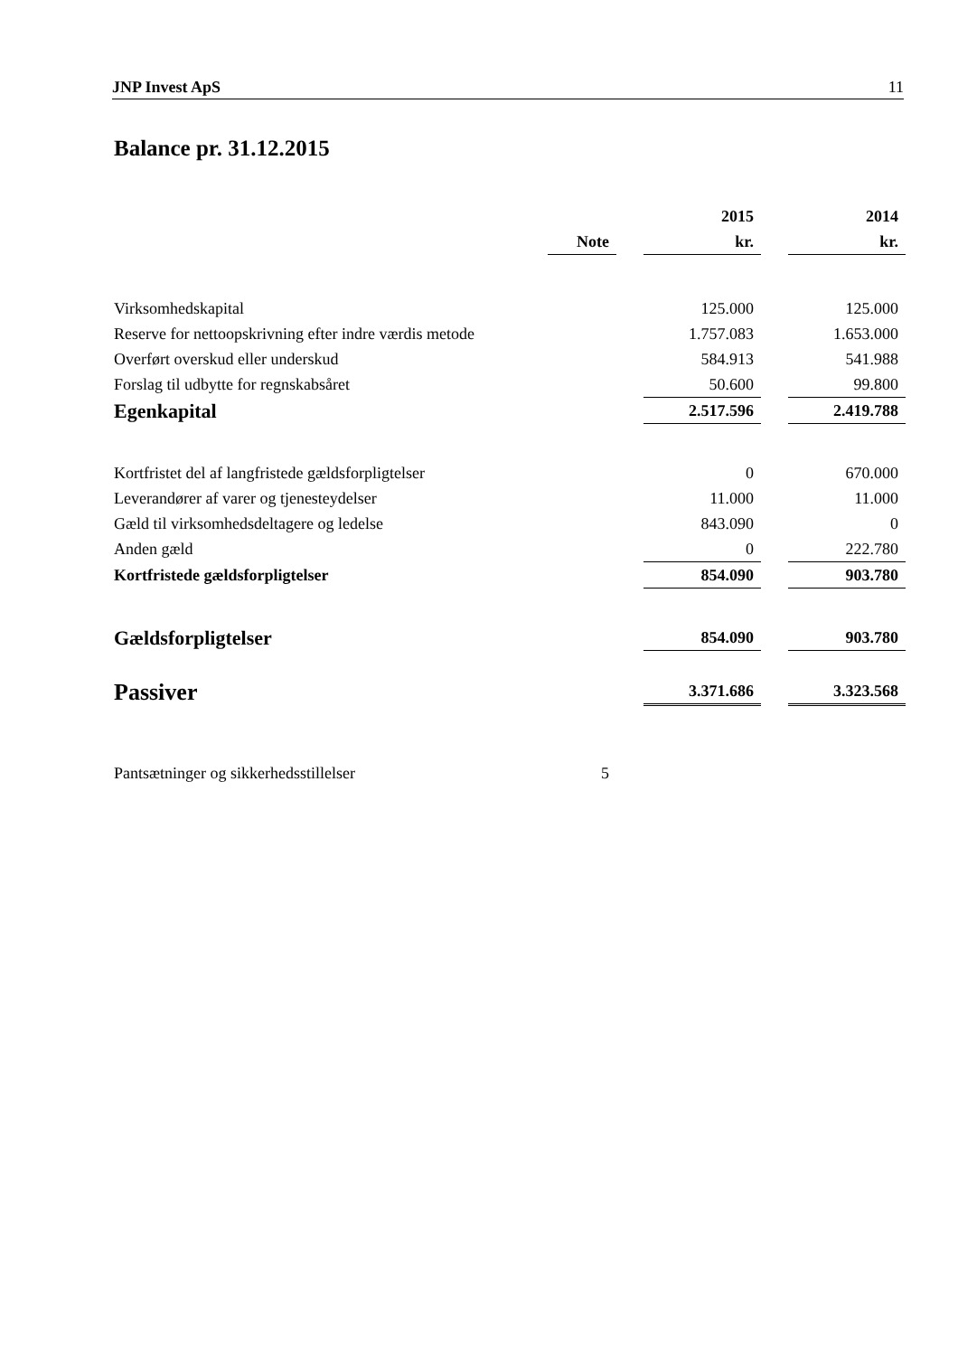JNP Invest ApS 11
Balance pr. 31.12.2015
| | | | 2015 | | 2014 |
| --- | --- | --- | --- | --- | --- |
| | Note | | kr. | | kr. |
| Virksomhedskapital | | | 125.000 | | 125.000 |
| Reserve for nettoopskrivning efter indre værdis metode | | | 1.757.083 | | 1.653.000 |
| Overført overskud eller underskud | | | 584.913 | | 541.988 |
| Forslag til udbytte for regnskabsåret | | | 50.600 | | 99.800 |
| Egenkapital | | | 2.517.596 | | 2.419.788 |
| Kortfristet del af langfristede gældsforpligtelser | | | 0 | | 670.000 |
| Leverandører af varer og tjenesteydelser | | | 11.000 | | 11.000 |
| Gæld til virksomhedsdeltagere og ledelse | | | 843.090 | | 0 |
| Anden gæld | | | 0 | | 222.780 |
| Kortfristede gældsforpligtelser | | | 854.090 | | 903.780 |
| Gældsforpligtelser | | | 854.090 | | 903.780 |
| Passiver | | | 3.371.686 | | 3.323.568 |
| Pantsætninger og sikkerhedsstillelser | 5 | | | | |